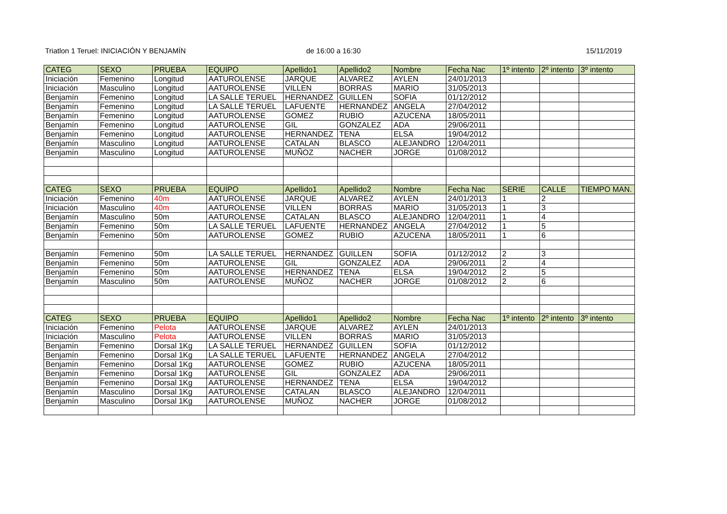Triatlon 1 Teruel: INICIACIÓN Y BENJAMÍN
de 16:00 a 16:30 15/11/2019
| CATEG | SEXO | PRUEBA | EQUIPO | Apellido1 | Apellido2 | Nombre | Fecha Nac | 1º intento | 2º intento | 3º intento |
| --- | --- | --- | --- | --- | --- | --- | --- | --- | --- | --- |
| Iniciación | Femenino | Longitud | AATUROLENSE | JARQUE | ALVAREZ | AYLEN | 24/01/2013 | | | |
| Iniciación | Masculino | Longitud | AATUROLENSE | VILLEN | BORRAS | MARIO | 31/05/2013 | | | |
| Benjamín | Femenino | Longitud | LA SALLE TERUEL | HERNANDEZ | GUILLEN | SOFIA | 01/12/2012 | | | |
| Benjamín | Femenino | Longitud | LA SALLE TERUEL | LAFUENTE | HERNANDEZ | ANGELA | 27/04/2012 | | | |
| Benjamín | Femenino | Longitud | AATUROLENSE | GOMEZ | RUBIO | AZUCENA | 18/05/2011 | | | |
| Benjamín | Femenino | Longitud | AATUROLENSE | GIL | GONZALEZ | ADA | 29/06/2011 | | | |
| Benjamín | Femenino | Longitud | AATUROLENSE | HERNANDEZ | TENA | ELSA | 19/04/2012 | | | |
| Benjamín | Masculino | Longitud | AATUROLENSE | CATALAN | BLASCO | ALEJANDRO | 12/04/2011 | | | |
| Benjamín | Masculino | Longitud | AATUROLENSE | MUÑOZ | NACHER | JORGE | 01/08/2012 | | | |
| CATEG | SEXO | PRUEBA | EQUIPO | Apellido1 | Apellido2 | Nombre | Fecha Nac | SERIE | CALLE | TIEMPO MAN. |
| Iniciación | Femenino | 40m | AATUROLENSE | JARQUE | ALVAREZ | AYLEN | 24/01/2013 | 1 | 2 | |
| Iniciación | Masculino | 40m | AATUROLENSE | VILLEN | BORRAS | MARIO | 31/05/2013 | 1 | 3 | |
| Benjamín | Masculino | 50m | AATUROLENSE | CATALAN | BLASCO | ALEJANDRO | 12/04/2011 | 1 | 4 | |
| Benjamín | Femenino | 50m | LA SALLE TERUEL | LAFUENTE | HERNANDEZ | ANGELA | 27/04/2012 | 1 | 5 | |
| Benjamín | Femenino | 50m | AATUROLENSE | GOMEZ | RUBIO | AZUCENA | 18/05/2011 | 1 | 6 | |
| Benjamín | Femenino | 50m | LA SALLE TERUEL | HERNANDEZ | GUILLEN | SOFIA | 01/12/2012 | 2 | 3 | |
| Benjamín | Femenino | 50m | AATUROLENSE | GIL | GONZALEZ | ADA | 29/06/2011 | 2 | 4 | |
| Benjamín | Femenino | 50m | AATUROLENSE | HERNANDEZ | TENA | ELSA | 19/04/2012 | 2 | 5 | |
| Benjamín | Masculino | 50m | AATUROLENSE | MUÑOZ | NACHER | JORGE | 01/08/2012 | 2 | 6 | |
| CATEG | SEXO | PRUEBA | EQUIPO | Apellido1 | Apellido2 | Nombre | Fecha Nac | 1º intento | 2º intento | 3º intento |
| Iniciación | Femenino | Pelota | AATUROLENSE | JARQUE | ALVAREZ | AYLEN | 24/01/2013 | | | |
| Iniciación | Masculino | Pelota | AATUROLENSE | VILLEN | BORRAS | MARIO | 31/05/2013 | | | |
| Benjamín | Femenino | Dorsal 1Kg | LA SALLE TERUEL | HERNANDEZ | GUILLEN | SOFIA | 01/12/2012 | | | |
| Benjamín | Femenino | Dorsal 1Kg | LA SALLE TERUEL | LAFUENTE | HERNANDEZ | ANGELA | 27/04/2012 | | | |
| Benjamín | Femenino | Dorsal 1Kg | AATUROLENSE | GOMEZ | RUBIO | AZUCENA | 18/05/2011 | | | |
| Benjamín | Femenino | Dorsal 1Kg | AATUROLENSE | GIL | GONZALEZ | ADA | 29/06/2011 | | | |
| Benjamín | Femenino | Dorsal 1Kg | AATUROLENSE | HERNANDEZ | TENA | ELSA | 19/04/2012 | | | |
| Benjamín | Masculino | Dorsal 1Kg | AATUROLENSE | CATALAN | BLASCO | ALEJANDRO | 12/04/2011 | | | |
| Benjamín | Masculino | Dorsal 1Kg | AATUROLENSE | MUÑOZ | NACHER | JORGE | 01/08/2012 | | | |